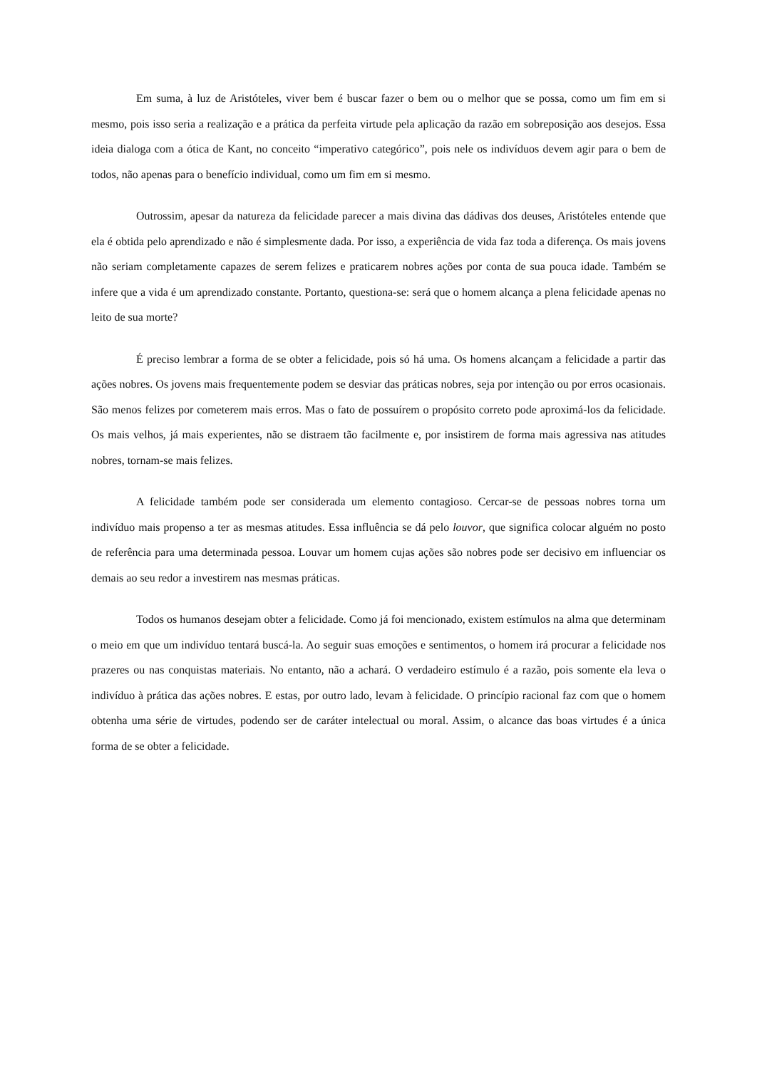Em suma, à luz de Aristóteles, viver bem é buscar fazer o bem ou o melhor que se possa, como um fim em si mesmo, pois isso seria a realização e a prática da perfeita virtude pela aplicação da razão em sobreposição aos desejos. Essa ideia dialoga com a ótica de Kant, no conceito “imperativo categórico”, pois nele os indivíduos devem agir para o bem de todos, não apenas para o benefício individual, como um fim em si mesmo.
Outrossim, apesar da natureza da felicidade parecer a mais divina das dádivas dos deuses, Aristóteles entende que ela é obtida pelo aprendizado e não é simplesmente dada. Por isso, a experiência de vida faz toda a diferença. Os mais jovens não seriam completamente capazes de serem felizes e praticarem nobres ações por conta de sua pouca idade. Também se infere que a vida é um aprendizado constante. Portanto, questiona-se: será que o homem alcança a plena felicidade apenas no leito de sua morte?
É preciso lembrar a forma de se obter a felicidade, pois só há uma. Os homens alcançam a felicidade a partir das ações nobres. Os jovens mais frequentemente podem se desviar das práticas nobres, seja por intenção ou por erros ocasionais. São menos felizes por cometerem mais erros. Mas o fato de possuírem o propósito correto pode aproximá-los da felicidade. Os mais velhos, já mais experientes, não se distraem tão facilmente e, por insistirem de forma mais agressiva nas atitudes nobres, tornam-se mais felizes.
A felicidade também pode ser considerada um elemento contagioso. Cercar-se de pessoas nobres torna um indivíduo mais propenso a ter as mesmas atitudes. Essa influência se dá pelo louvor, que significa colocar alguém no posto de referência para uma determinada pessoa. Louvar um homem cujas ações são nobres pode ser decisivo em influenciar os demais ao seu redor a investirem nas mesmas práticas.
Todos os humanos desejam obter a felicidade. Como já foi mencionado, existem estímulos na alma que determinam o meio em que um indivíduo tentará buscá-la. Ao seguir suas emoções e sentimentos, o homem irá procurar a felicidade nos prazeres ou nas conquistas materiais. No entanto, não a achará. O verdadeiro estímulo é a razão, pois somente ela leva o indivíduo à prática das ações nobres. E estas, por outro lado, levam à felicidade. O princípio racional faz com que o homem obtenha uma série de virtudes, podendo ser de caráter intelectual ou moral. Assim, o alcance das boas virtudes é a única forma de se obter a felicidade.